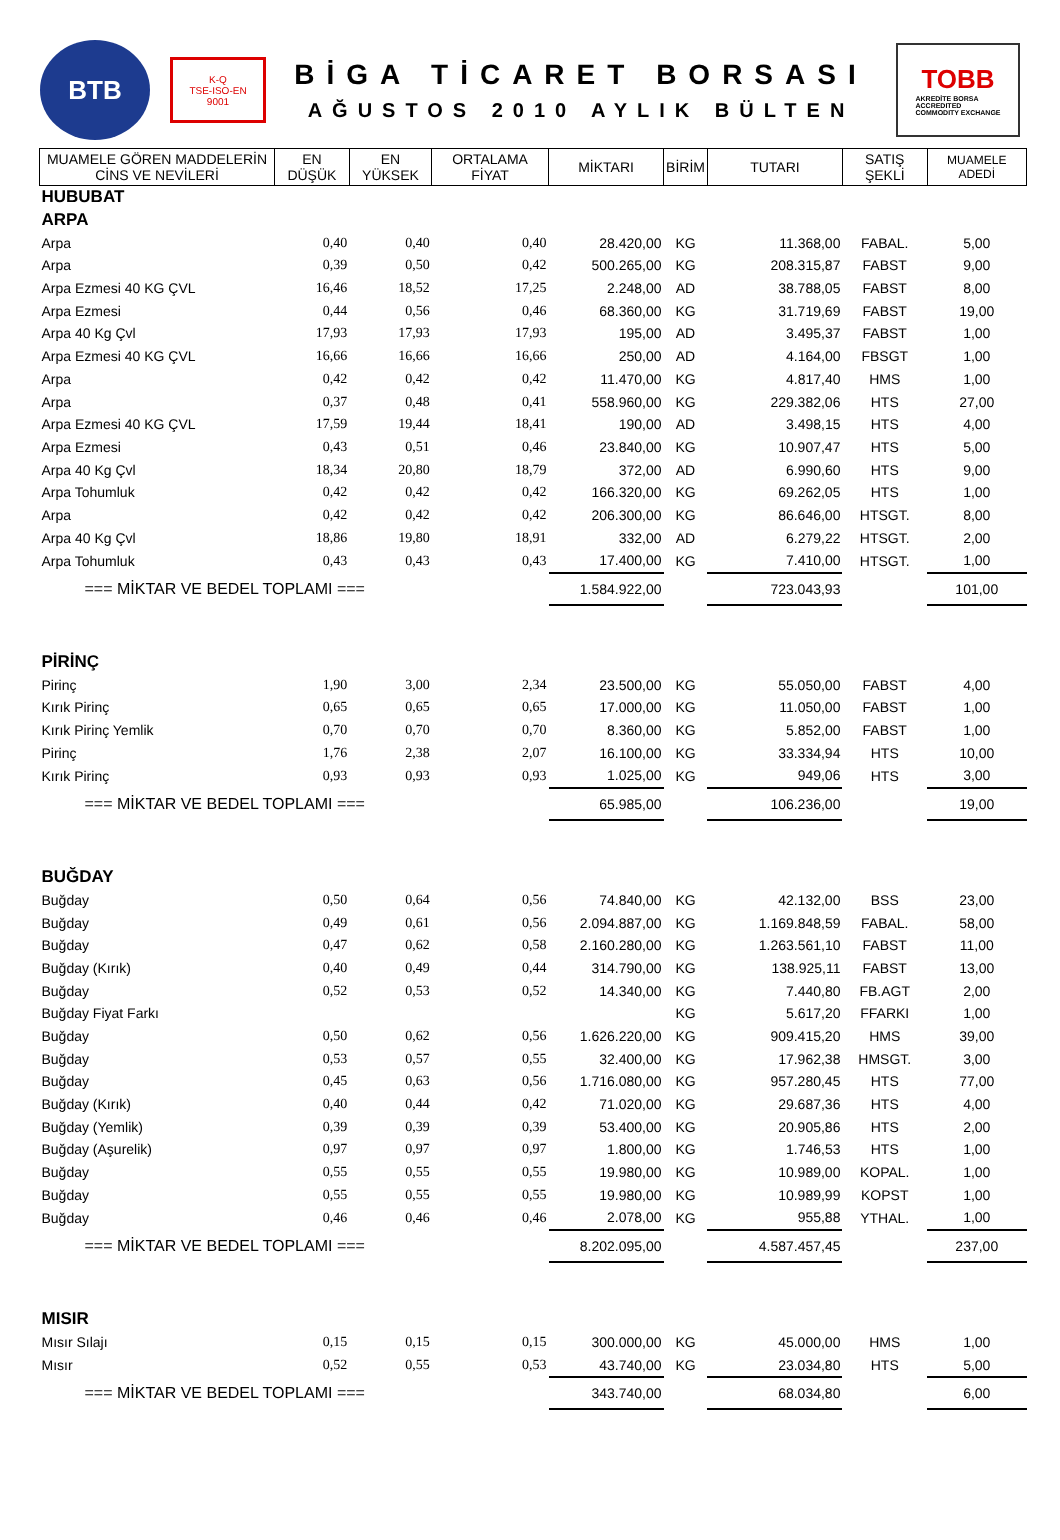BTB
K-Q
TSE-ISO-EN
9001
BİGA TİCARET BORSASI
AĞUSTOS 2010 AYLIK BÜLTEN
TOBB
AKREDİTE BORSA
ACCREDITED
COMMODITY EXCHANGE
| MUAMELE GÖREN MADDELERİN CİNS VE NEVİLERİ | EN DÜŞÜK | EN YÜKSEK | ORTALAMA FİYAT | MİKTARI | BİRİM | TUTARI | SATIŞ ŞEKLİ | MUAMELE ADEDİ |
| --- | --- | --- | --- | --- | --- | --- | --- | --- |
| HUBUBAT | | | | | | | | |
| ARPA | | | | | | | | |
| Arpa | 0,40 | 0,40 | 0,40 | 28.420,00 | KG | 11.368,00 | FABAL. | 5,00 |
| Arpa | 0,39 | 0,50 | 0,42 | 500.265,00 | KG | 208.315,87 | FABST | 9,00 |
| Arpa Ezmesi 40 KG ÇVL | 16,46 | 18,52 | 17,25 | 2.248,00 | AD | 38.788,05 | FABST | 8,00 |
| Arpa Ezmesi | 0,44 | 0,56 | 0,46 | 68.360,00 | KG | 31.719,69 | FABST | 19,00 |
| Arpa 40 Kg Çvl | 17,93 | 17,93 | 17,93 | 195,00 | AD | 3.495,37 | FABST | 1,00 |
| Arpa Ezmesi 40 KG ÇVL | 16,66 | 16,66 | 16,66 | 250,00 | AD | 4.164,00 | FBSGT | 1,00 |
| Arpa | 0,42 | 0,42 | 0,42 | 11.470,00 | KG | 4.817,40 | HMS | 1,00 |
| Arpa | 0,37 | 0,48 | 0,41 | 558.960,00 | KG | 229.382,06 | HTS | 27,00 |
| Arpa Ezmesi 40 KG ÇVL | 17,59 | 19,44 | 18,41 | 190,00 | AD | 3.498,15 | HTS | 4,00 |
| Arpa Ezmesi | 0,43 | 0,51 | 0,46 | 23.840,00 | KG | 10.907,47 | HTS | 5,00 |
| Arpa 40 Kg Çvl | 18,34 | 20,80 | 18,79 | 372,00 | AD | 6.990,60 | HTS | 9,00 |
| Arpa Tohumluk | 0,42 | 0,42 | 0,42 | 166.320,00 | KG | 69.262,05 | HTS | 1,00 |
| Arpa | 0,42 | 0,42 | 0,42 | 206.300,00 | KG | 86.646,00 | HTSGT. | 8,00 |
| Arpa 40 Kg Çvl | 18,86 | 19,80 | 18,91 | 332,00 | AD | 6.279,22 | HTSGT. | 2,00 |
| Arpa Tohumluk | 0,43 | 0,43 | 0,43 | 17.400,00 | KG | 7.410,00 | HTSGT. | 1,00 |
| === MİKTAR VE BEDEL TOPLAMI === | | | | 1.584.922,00 | | 723.043,93 | | 101,00 |
| PİRİNÇ | | | | | | | | |
| Pirinç | 1,90 | 3,00 | 2,34 | 23.500,00 | KG | 55.050,00 | FABST | 4,00 |
| Kırık Pirinç | 0,65 | 0,65 | 0,65 | 17.000,00 | KG | 11.050,00 | FABST | 1,00 |
| Kırık Pirinç Yemlik | 0,70 | 0,70 | 0,70 | 8.360,00 | KG | 5.852,00 | FABST | 1,00 |
| Pirinç | 1,76 | 2,38 | 2,07 | 16.100,00 | KG | 33.334,94 | HTS | 10,00 |
| Kırık Pirinç | 0,93 | 0,93 | 0,93 | 1.025,00 | KG | 949,06 | HTS | 3,00 |
| === MİKTAR VE BEDEL TOPLAMI === | | | | 65.985,00 | | 106.236,00 | | 19,00 |
| BUĞDAY | | | | | | | | |
| Buğday | 0,50 | 0,64 | 0,56 | 74.840,00 | KG | 42.132,00 | BSS | 23,00 |
| Buğday | 0,49 | 0,61 | 0,56 | 2.094.887,00 | KG | 1.169.848,59 | FABAL. | 58,00 |
| Buğday | 0,47 | 0,62 | 0,58 | 2.160.280,00 | KG | 1.263.561,10 | FABST | 11,00 |
| Buğday (Kırık) | 0,40 | 0,49 | 0,44 | 314.790,00 | KG | 138.925,11 | FABST | 13,00 |
| Buğday | 0,52 | 0,53 | 0,52 | 14.340,00 | KG | 7.440,80 | FB.AGT | 2,00 |
| Buğday Fiyat Farkı | | | | | KG | 5.617,20 | FFARKI | 1,00 |
| Buğday | 0,50 | 0,62 | 0,56 | 1.626.220,00 | KG | 909.415,20 | HMS | 39,00 |
| Buğday | 0,53 | 0,57 | 0,55 | 32.400,00 | KG | 17.962,38 | HMSGT. | 3,00 |
| Buğday | 0,45 | 0,63 | 0,56 | 1.716.080,00 | KG | 957.280,45 | HTS | 77,00 |
| Buğday (Kırık) | 0,40 | 0,44 | 0,42 | 71.020,00 | KG | 29.687,36 | HTS | 4,00 |
| Buğday (Yemlik) | 0,39 | 0,39 | 0,39 | 53.400,00 | KG | 20.905,86 | HTS | 2,00 |
| Buğday (Aşurelik) | 0,97 | 0,97 | 0,97 | 1.800,00 | KG | 1.746,53 | HTS | 1,00 |
| Buğday | 0,55 | 0,55 | 0,55 | 19.980,00 | KG | 10.989,00 | KOPAL. | 1,00 |
| Buğday | 0,55 | 0,55 | 0,55 | 19.980,00 | KG | 10.989,99 | KOPST | 1,00 |
| Buğday | 0,46 | 0,46 | 0,46 | 2.078,00 | KG | 955,88 | YTHAL. | 1,00 |
| === MİKTAR VE BEDEL TOPLAMI === | | | | 8.202.095,00 | | 4.587.457,45 | | 237,00 |
| MISIR | | | | | | | | |
| Mısır Sılajı | 0,15 | 0,15 | 0,15 | 300.000,00 | KG | 45.000,00 | HMS | 1,00 |
| Mısır | 0,52 | 0,55 | 0,53 | 43.740,00 | KG | 23.034,80 | HTS | 5,00 |
| === MİKTAR VE BEDEL TOPLAMI === | | | | 343.740,00 | | 68.034,80 | | 6,00 |